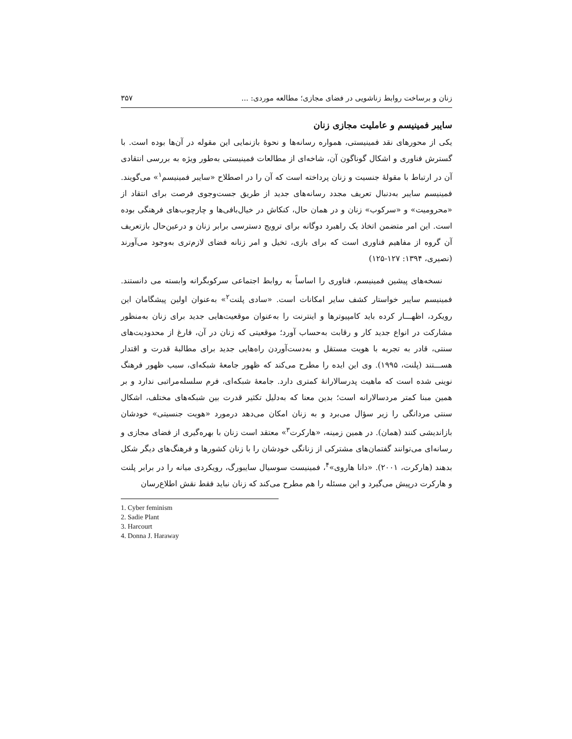زنان و برساخت روابط زناشویی در فضای مجازی؛ مطالعه موردی: ... ۳۵۷
سایبر فمینیسم و عاملیت مجازی زنان
یکی از محورهای نقد فمینیستی، همواره رسانه‌ها و نحوهٔ بازنمایی این مقوله در آن‌ها بوده است. با گسترش فناوری و اشکال گوناگون آن، شاخه‌ای از مطالعات فمینیستی به‌طور ویژه به بررسی انتقادی آن در ارتباط با مقولهٔ جنسیت و زنان پرداخته است که آن را در اصطلاح «سایبر فمینیسم<sup>۱</sup>» می‌گویند. فمینیسم سایبر به‌دنبال تعریف مجدد رسانه‌های جدید از طریق جست‌وجوی فرصت برای انتقاد از «محرومیت» و «سرکوب» زنان و در همان حال، کنکاش در خیال‌بافی‌ها و چارچوب‌های فرهنگی بوده است. این امر متضمن اتخاذ یک راهبرد دوگانه برای ترویج دسترسی برابر زنان و درعین‌حال بازتعریف آن گروه از مفاهیم فناوری است که برای بازی، تخیل و امر زنانه فضای لازم‌تری به‌وجود می‌آورند (نصیری، ۱۳۹۴: ۱۲۷-۱۲۵)
نسخه‌های پیشین فمینیسم، فناوری را اساساً به روابط اجتماعی سرکوبگرانه وابسته می دانستند. فمینیسم سایبر خواستار کشف سایر امکانات است. «سادی پلنت<sup>۲</sup>» به‌عنوان اولین پیشگامان این رویکرد، اظهـــار کرده باید کامپیوترها و اینترنت را به‌عنوان موقعیت‌هایی جدید برای زنان به‌منظور مشارکت در انواع جدید کار و رقابت به‌حساب آورد؛ موقعیتی که زنان در آن، فارغ از محدودیت‌های سنتی، قادر به تجربه با هویت مستقل و به‌دست‌آوردن راه‌هایی جدید برای مطالبهٔ قدرت و اقتدار هســـتند (پلنت، ۱۹۹۵). وی این ایده را مطرح می‌کند که ظهور جامعهٔ شبکه‌ای، سبب ظهور فرهنگ نوینی شده است که ماهیت پدرسالارانهٔ کمتری دارد. جامعهٔ شبکه‌ای، فرم سلسله‌مراتبی ندارد و بر همین مبنا کمتر مردسالارانه است؛ بدین معنا که به‌دلیل تکثیر قدرت بین شبکه‌های مختلف، اشکال سنتی مردانگی را زیر سؤال می‌برد و به زنان امکان می‌دهد درمورد «هویت جنسیتی» خودشان بازاندیشی کنند (همان). در همین زمینه، «هارکرت<sup>۳</sup>» معتقد است زنان با بهره‌گیری از فضای مجازی و رسانه‌ای می‌توانند گفتمان‌های مشترکی از زنانگی خودشان را با زنان کشورها و فرهنگ‌های دیگر شکل بدهند (هارکرت، ۲۰۰۱). «دانا هاروی»<sup>۴</sup>، فمینیست سوسیال سایبورگ، رویکردی میانه را در برابر پلنت و هارکرت درپیش می‌گیرد و این مسئله را هم مطرح می‌کند که زنان نباید فقط نقش اطلاع‌رسان
1. Cyber feminism
2. Sadie Plant
3. Harcourt
4. Donna J. Haraway